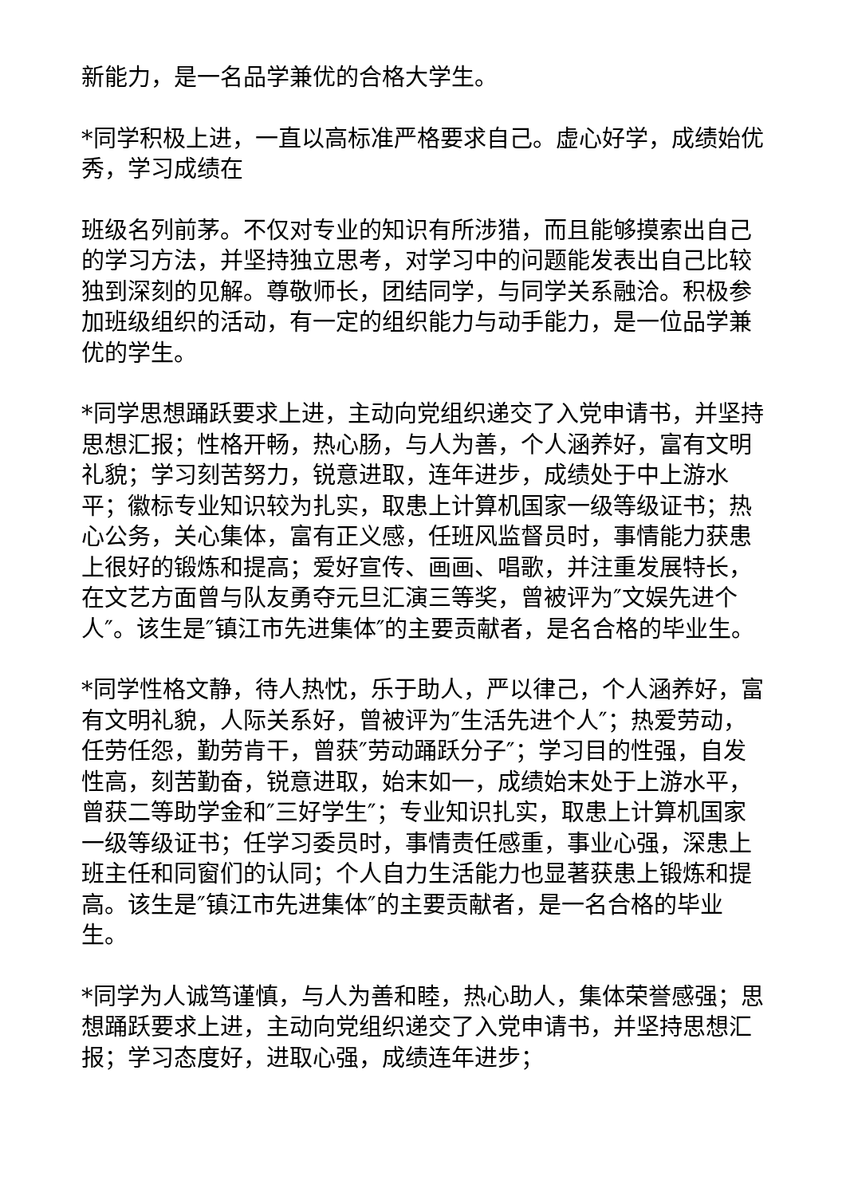新能力，是一名品学兼优的合格大学生。
*同学积极上进，一直以高标准严格要求自己。虚心好学，成绩始优秀，学习成绩在
班级名列前茅。不仅对专业的知识有所涉猎，而且能够摸索出自己的学习方法，并坚持独立思考，对学习中的问题能发表出自己比较独到深刻的见解。尊敬师长，团结同学，与同学关系融洽。积极参加班级组织的活动，有一定的组织能力与动手能力，是一位品学兼优的学生。
*同学思想踊跃要求上进，主动向党组织递交了入党申请书，并坚持思想汇报；性格开畅，热心肠，与人为善，个人涵养好，富有文明礼貌；学习刻苦努力，锐意进取，连年进步，成绩处于中上游水平；徽标专业知识较为扎实，取患上计算机国家一级等级证书；热心公务，关心集体，富有正义感，任班风监督员时，事情能力获患上很好的锻炼和提高；爱好宣传、画画、唱歌，并注重发展特长，在文艺方面曾与队友勇夺元旦汇演三等奖，曾被评为″文娱先进个人″。该生是″镇江市先进集体″的主要贡献者，是名合格的毕业生。
*同学性格文静，待人热忱，乐于助人，严以律己，个人涵养好，富有文明礼貌，人际关系好，曾被评为″生活先进个人″；热爱劳动，任劳任怨，勤劳肯干，曾获″劳动踊跃分子″；学习目的性强，自发性高，刻苦勤奋，锐意进取，始末如一，成绩始末处于上游水平，曾获二等助学金和″三好学生″；专业知识扎实，取患上计算机国家一级等级证书；任学习委员时，事情责任感重，事业心强，深患上班主任和同窗们的认同；个人自力生活能力也显著获患上锻炼和提高。该生是″镇江市先进集体″的主要贡献者，是一名合格的毕业生。
*同学为人诚笃谨慎，与人为善和睦，热心助人，集体荣誉感强；思想踊跃要求上进，主动向党组织递交了入党申请书，并坚持思想汇报；学习态度好，进取心强，成绩连年进步；